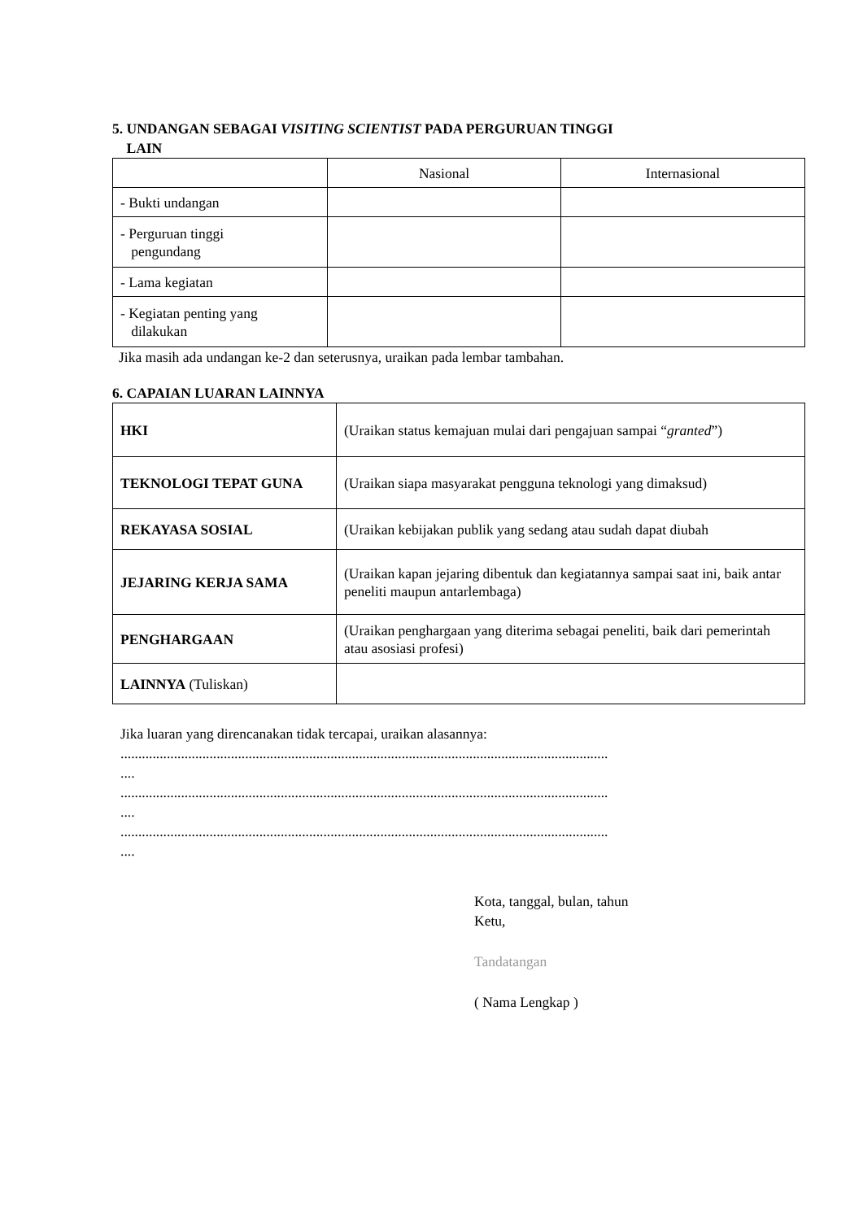5. UNDANGAN SEBAGAI VISITING SCIENTIST PADA PERGURUAN TINGGI
LAIN
| | Nasional | Internasional |
| - Bukti undangan | | |
| - Perguruan tinggi pengundang | | |
| - Lama kegiatan | | |
| - Kegiatan penting yang dilakukan | | |
Jika masih ada undangan ke-2 dan seterusnya, uraikan pada lembar tambahan.
6. CAPAIAN LUARAN LAINNYA
| HKI | (Uraikan status kemajuan mulai dari pengajuan sampai “ granted ”) |
| TEKNOLOGI TEPAT GUNA | (Uraikan siapa masyarakat pengguna teknologi yang dimaksud) |
| REKAYASA SOSIAL | (Uraikan kebijakan publik yang sedang atau sudah dapat diubah |
| JEJARING KERJA SAMA | (Uraikan kapan jejaring dibentuk dan kegiatannya sampai saat ini, baik antar peneliti maupun antarlembaga) |
| PENGHARGAAN | (Uraikan penghargaan yang diterima sebagai peneliti, baik dari pemerintah atau asosiasi profesi) |
| LAINNYA (Tuliskan) | |
Jika luaran yang direncanakan tidak tercapai, uraikan alasannya:
.........................................................................................................................................
....
.........................................................................................................................................
....
.........................................................................................................................................
....
Kota, tanggal, bulan, tahun
Ketu,
Tandatangan
( Nama Lengkap )